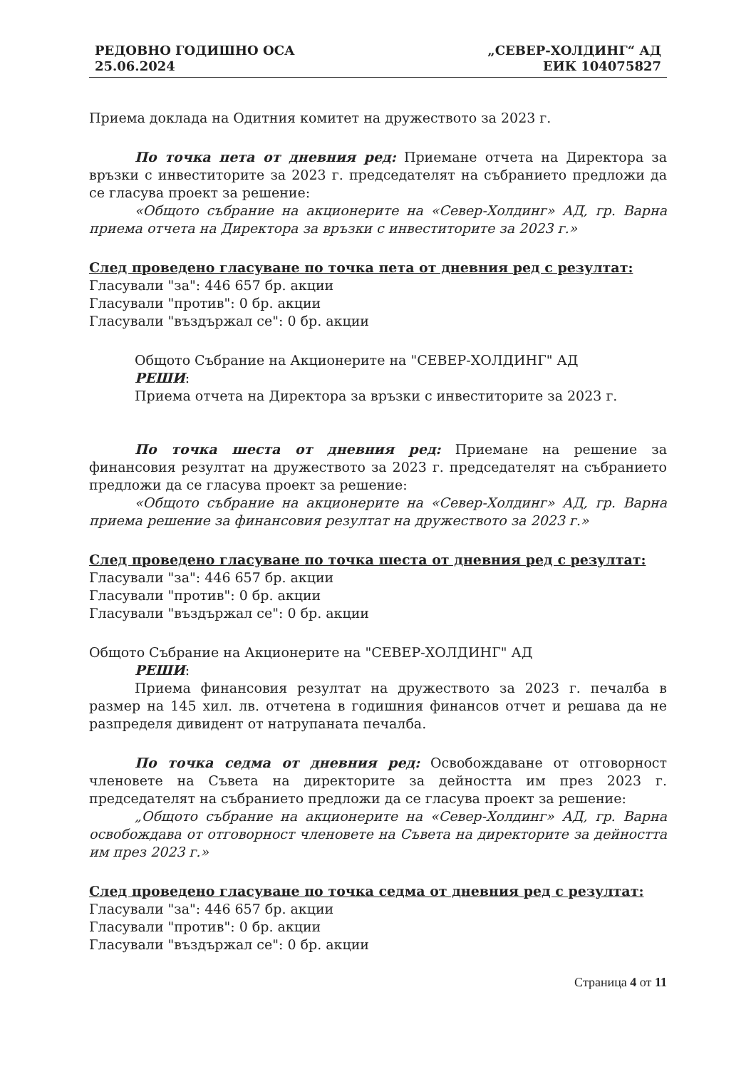РЕДОВНО ГОДИШНО ОСА
25.06.2024
„СЕВЕР-ХОЛДИНГ“ АД
ЕИК 104075827
Приема доклада на Одитния комитет на дружеството за 2023 г.
По точка пета от дневния ред: Приемане отчета на Директора за връзки с инвеститорите за 2023 г. председателят на събранието предложи да се гласува проект за решение:
«Общото събрание на акционерите на «Север-Холдинг» АД, гр. Варна приема отчета на Директора за връзки с инвеститорите за 2023 г.»
След проведено гласуване по точка пета от дневния ред с резултат:
Гласували "за": 446 657 бр. акции
Гласували "против": 0 бр. акции
Гласували "въздържал се": 0 бр. акции
Общото Събрание на Акционерите на "СЕВЕР-ХОЛДИНГ" АД
РЕШИ:
Приема отчета на Директора за връзки с инвеститорите за 2023 г.
По точка шеста от дневния ред: Приемане на решение за финансовия резултат на дружеството за 2023 г. председателят на събранието предложи да се гласува проект за решение:
«Общото събрание на акционерите на «Север-Холдинг» АД, гр. Варна приема решение за финансовия резултат на дружеството за 2023 г.»
След проведено гласуване по точка шеста от дневния ред с резултат:
Гласували "за": 446 657 бр. акции
Гласували "против": 0 бр. акции
Гласували "въздържал се": 0 бр. акции
Общото Събрание на Акционерите на "СЕВЕР-ХОЛДИНГ" АД
РЕШИ:
Приема финансовия резултат на дружеството за 2023 г. печалба в размер на 145 хил. лв. отчетена в годишния финансов отчет и решава да не разпределя дивидент от натрупаната печалба.
По точка седма от дневния ред: Освобождаване от отговорност членовете на Съвета на директорите за дейността им през 2023 г. председателят на събранието предложи да се гласува проект за решение:
„Общото събрание на акционерите на «Север-Холдинг» АД, гр. Варна освобождава от отговорност членовете на Съвета на директорите за дейността им през 2023 г.»
След проведено гласуване по точка седма от дневния ред с резултат:
Гласували "за": 446 657 бр. акции
Гласували "против": 0 бр. акции
Гласували "въздържал се": 0 бр. акции
Страница 4 от 11